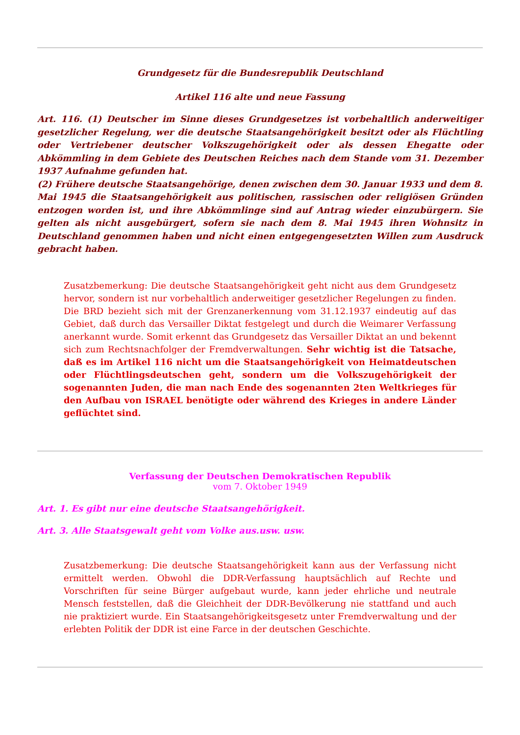Grundgesetz für die Bundesrepublik Deutschland
Artikel 116 alte und neue Fassung
Art. 116. (1) Deutscher im Sinne dieses Grundgesetzes ist vorbehaltlich anderweitiger gesetzlicher Regelung, wer die deutsche Staatsangehörigkeit besitzt oder als Flüchtling oder Vertriebener deutscher Volkszugehörigkeit oder als dessen Ehegatte oder Abkömmling in dem Gebiete des Deutschen Reiches nach dem Stande vom 31. Dezember 1937 Aufnahme gefunden hat.
(2) Frühere deutsche Staatsangehörige, denen zwischen dem 30. Januar 1933 und dem 8. Mai 1945 die Staatsangehörigkeit aus politischen, rassischen oder religiösen Gründen entzogen worden ist, und ihre Abkömmlinge sind auf Antrag wieder einzubürgern. Sie gelten als nicht ausgebürgert, sofern sie nach dem 8. Mai 1945 ihren Wohnsitz in Deutschland genommen haben und nicht einen entgegengesetzten Willen zum Ausdruck gebracht haben.
Zusatzbemerkung: Die deutsche Staatsangehörigkeit geht nicht aus dem Grundgesetz hervor, sondern ist nur vorbehaltlich anderweitiger gesetzlicher Regelungen zu finden. Die BRD bezieht sich mit der Grenzanerkennung vom 31.12.1937 eindeutig auf das Gebiet, daß durch das Versailler Diktat festgelegt und durch die Weimarer Verfassung anerkannt wurde. Somit erkennt das Grundgesetz das Versailler Diktat an und bekennt sich zum Rechtsnachfolger der Fremdverwaltungen. Sehr wichtig ist die Tatsache, daß es im Artikel 116 nicht um die Staatsangehörigkeit von Heimatdeutschen oder Flüchtlingsdeutschen geht, sondern um die Volkszugehörigkeit der sogenannten Juden, die man nach Ende des sogenannten 2ten Weltkrieges für den Aufbau von ISRAEL benötigte oder während des Krieges in andere Länder geflüchtet sind.
Verfassung der Deutschen Demokratischen Republik
vom 7. Oktober 1949
Art. 1. Es gibt nur eine deutsche Staatsangehörigkeit.
Art. 3. Alle Staatsgewalt geht vom Volke aus.usw. usw.
Zusatzbemerkung: Die deutsche Staatsangehörigkeit kann aus der Verfassung nicht ermittelt werden. Obwohl die DDR-Verfassung hauptsächlich auf Rechte und Vorschriften für seine Bürger aufgebaut wurde, kann jeder ehrliche und neutrale Mensch feststellen, daß die Gleichheit der DDR-Bevölkerung nie stattfand und auch nie praktiziert wurde. Ein Staatsangehörigkeitsgesetz unter Fremdverwaltung und der erlebten Politik der DDR ist eine Farce in der deutschen Geschichte.